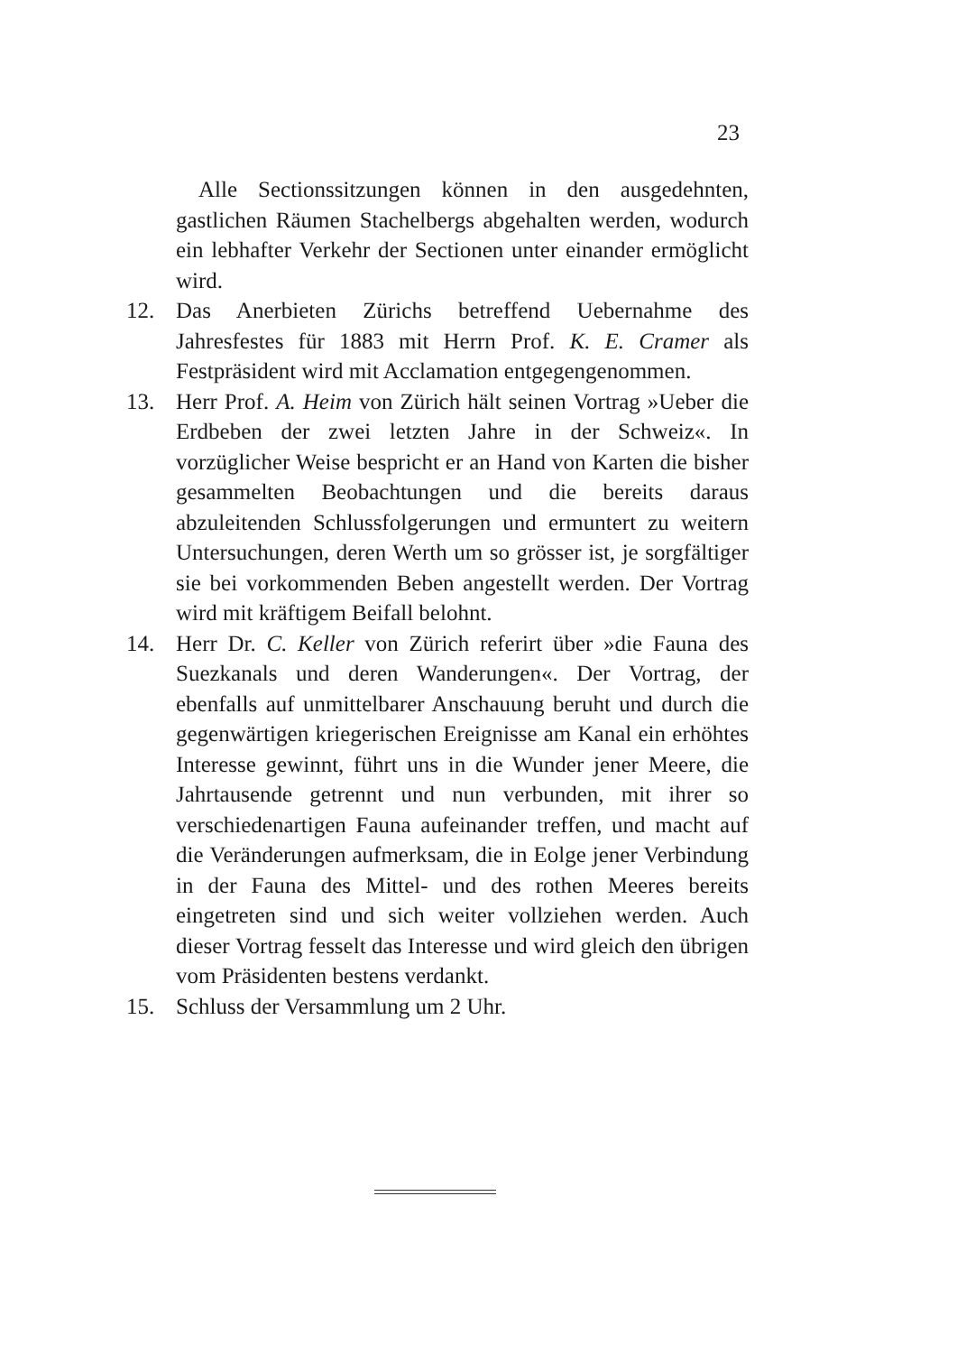23
Alle Sectionssitzungen können in den ausgedehnten, gastlichen Räumen Stachelbergs abgehalten werden, wodurch ein lebhafter Verkehr der Sectionen unter einander ermöglicht wird.
12. Das Anerbieten Zürichs betreffend Uebernahme des Jahresfestes für 1883 mit Herrn Prof. K. E. Cramer als Festpräsident wird mit Acclamation entgegengenommen.
13. Herr Prof. A. Heim von Zürich hält seinen Vortrag »Ueber die Erdbeben der zwei letzten Jahre in der Schweiz«. In vorzüglicher Weise bespricht er an Hand von Karten die bisher gesammelten Beobachtungen und die bereits daraus abzuleitenden Schlussfolgerungen und ermuntert zu weitern Untersuchungen, deren Werth um so grösser ist, je sorgfältiger sie bei vorkommenden Beben angestellt werden. Der Vortrag wird mit kräftigem Beifall belohnt.
14. Herr Dr. C. Keller von Zürich referirt über »die Fauna des Suezkanals und deren Wanderungen«. Der Vortrag, der ebenfalls auf unmittelbarer Anschauung beruht und durch die gegenwärtigen kriegerischen Ereignisse am Kanal ein erhöhtes Interesse gewinnt, führt uns in die Wunder jener Meere, die Jahrtausende getrennt und nun verbunden, mit ihrer so verschiedenartigen Fauna aufeinander treffen, und macht auf die Veränderungen aufmerksam, die in Eolge jener Verbindung in der Fauna des Mittel- und des rothen Meeres bereits eingetreten sind und sich weiter vollziehen werden. Auch dieser Vortrag fesselt das Interesse und wird gleich den übrigen vom Präsidenten bestens verdankt.
15. Schluss der Versammlung um 2 Uhr.